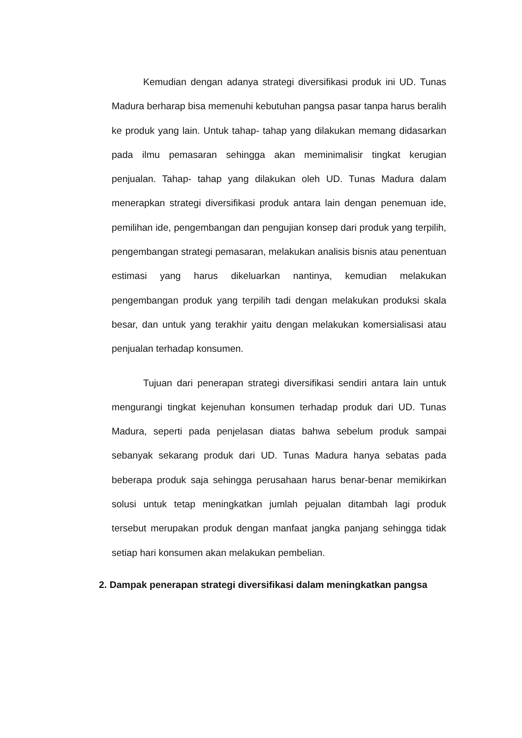Kemudian dengan adanya strategi diversifikasi produk ini UD. Tunas Madura berharap bisa memenuhi kebutuhan pangsa pasar tanpa harus beralih ke produk yang lain. Untuk tahap- tahap yang dilakukan memang didasarkan pada ilmu pemasaran sehingga akan meminimalisir tingkat kerugian penjualan. Tahap- tahap yang dilakukan oleh UD. Tunas Madura dalam menerapkan strategi diversifikasi produk antara lain dengan penemuan ide, pemilihan ide, pengembangan dan pengujian konsep dari produk yang terpilih, pengembangan strategi pemasaran, melakukan analisis bisnis atau penentuan estimasi yang harus dikeluarkan nantinya, kemudian melakukan pengembangan produk yang terpilih tadi dengan melakukan produksi skala besar, dan untuk yang terakhir yaitu dengan melakukan komersialisasi atau penjualan terhadap konsumen.
Tujuan dari penerapan strategi diversifikasi sendiri antara lain untuk mengurangi tingkat kejenuhan konsumen terhadap produk dari UD. Tunas Madura, seperti pada penjelasan diatas bahwa sebelum produk sampai sebanyak sekarang produk dari UD. Tunas Madura hanya sebatas pada beberapa produk saja sehingga perusahaan harus benar-benar memikirkan solusi untuk tetap meningkatkan jumlah pejualan ditambah lagi produk tersebut merupakan produk dengan manfaat jangka panjang sehingga tidak setiap hari konsumen akan melakukan pembelian.
2. Dampak penerapan strategi diversifikasi dalam meningkatkan pangsa